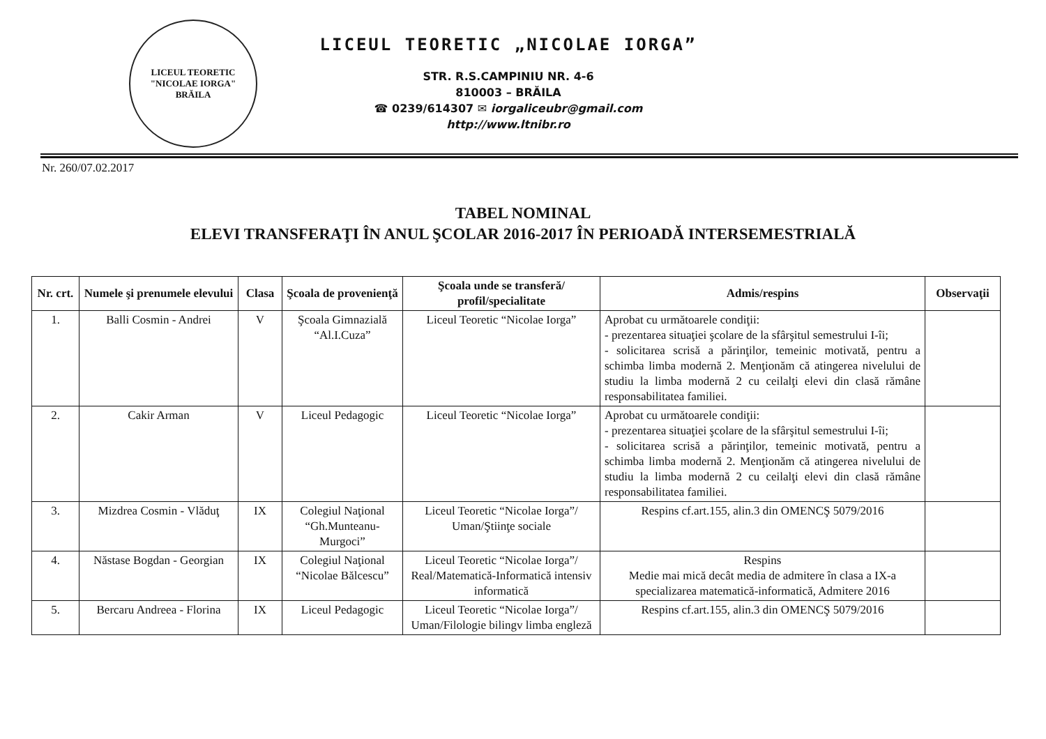LICEUL TEORETIC
"NICOLAE IORGA"
BRĂILA
LICEUL TEORETIC „NICOLAE IORGA”
STR. R.S.CAMPINIU NR. 4-6
810003 – BRĂILA
☎ 0239/614307 ✉ iorgaliceubr@gmail.com
http://www.ltnibr.ro
Nr. 260/07.02.2017
TABEL NOMINAL
ELEVI TRANSFERAŢI ÎN ANUL ŞCOLAR 2016-2017 ÎN PERIOADĂ INTERSEMESTRIALĂ
| Nr. crt. | Numele şi prenumele elevului | Clasa | Şcoala de provenienţă | Şcoala unde se transferă/ profil/specialitate | Admis/respins | Observaţii |
| --- | --- | --- | --- | --- | --- | --- |
| 1. | Balli Cosmin - Andrei | V | Şcoala Gimnazială “Al.I.Cuza” | Liceul Teoretic “Nicolae Iorga” | Aprobat cu următoarele condiţii: - prezentarea situaţiei şcolare de la sfârşitul semestrului I-îi; - solicitarea scrisă a părinţilor, temeinic motivată, pentru a schimba limba modernă 2. Menţionăm că atingerea nivelului de studiu la limba modernă 2 cu ceilalţi elevi din clasă rămâne responsabilitatea familiei. | |
| 2. | Cakir Arman | V | Liceul Pedagogic | Liceul Teoretic “Nicolae Iorga” | Aprobat cu următoarele condiţii: - prezentarea situaţiei şcolare de la sfârşitul semestrului I-îi; - solicitarea scrisă a părinţilor, temeinic motivată, pentru a schimba limba modernă 2. Menţionăm că atingerea nivelului de studiu la limba modernă 2 cu ceilalţi elevi din clasă rămâne responsabilitatea familiei. | |
| 3. | Mizdrea Cosmin - Vlăduţ | IX | Colegiul Naţional “Gh.Munteanu-Murgoci” | Liceul Teoretic “Nicolae Iorga”/ Uman/Ştiinţe sociale | Respins cf.art.155, alin.3 din OMENCŞ 5079/2016 | |
| 4. | Năstase Bogdan - Georgian | IX | Colegiul Naţional “Nicolae Bălcescu” | Liceul Teoretic “Nicolae Iorga”/ Real/Matematică-Informatică intensiv informatică | Respins Medie mai mică decât media de admitere în clasa a IX-a specializarea matematică-informatică, Admitere 2016 | |
| 5. | Bercaru Andreea - Florina | IX | Liceul Pedagogic | Liceul Teoretic “Nicolae Iorga”/ Uman/Filologie bilingv limba engleză | Respins cf.art.155, alin.3 din OMENCŞ 5079/2016 | |